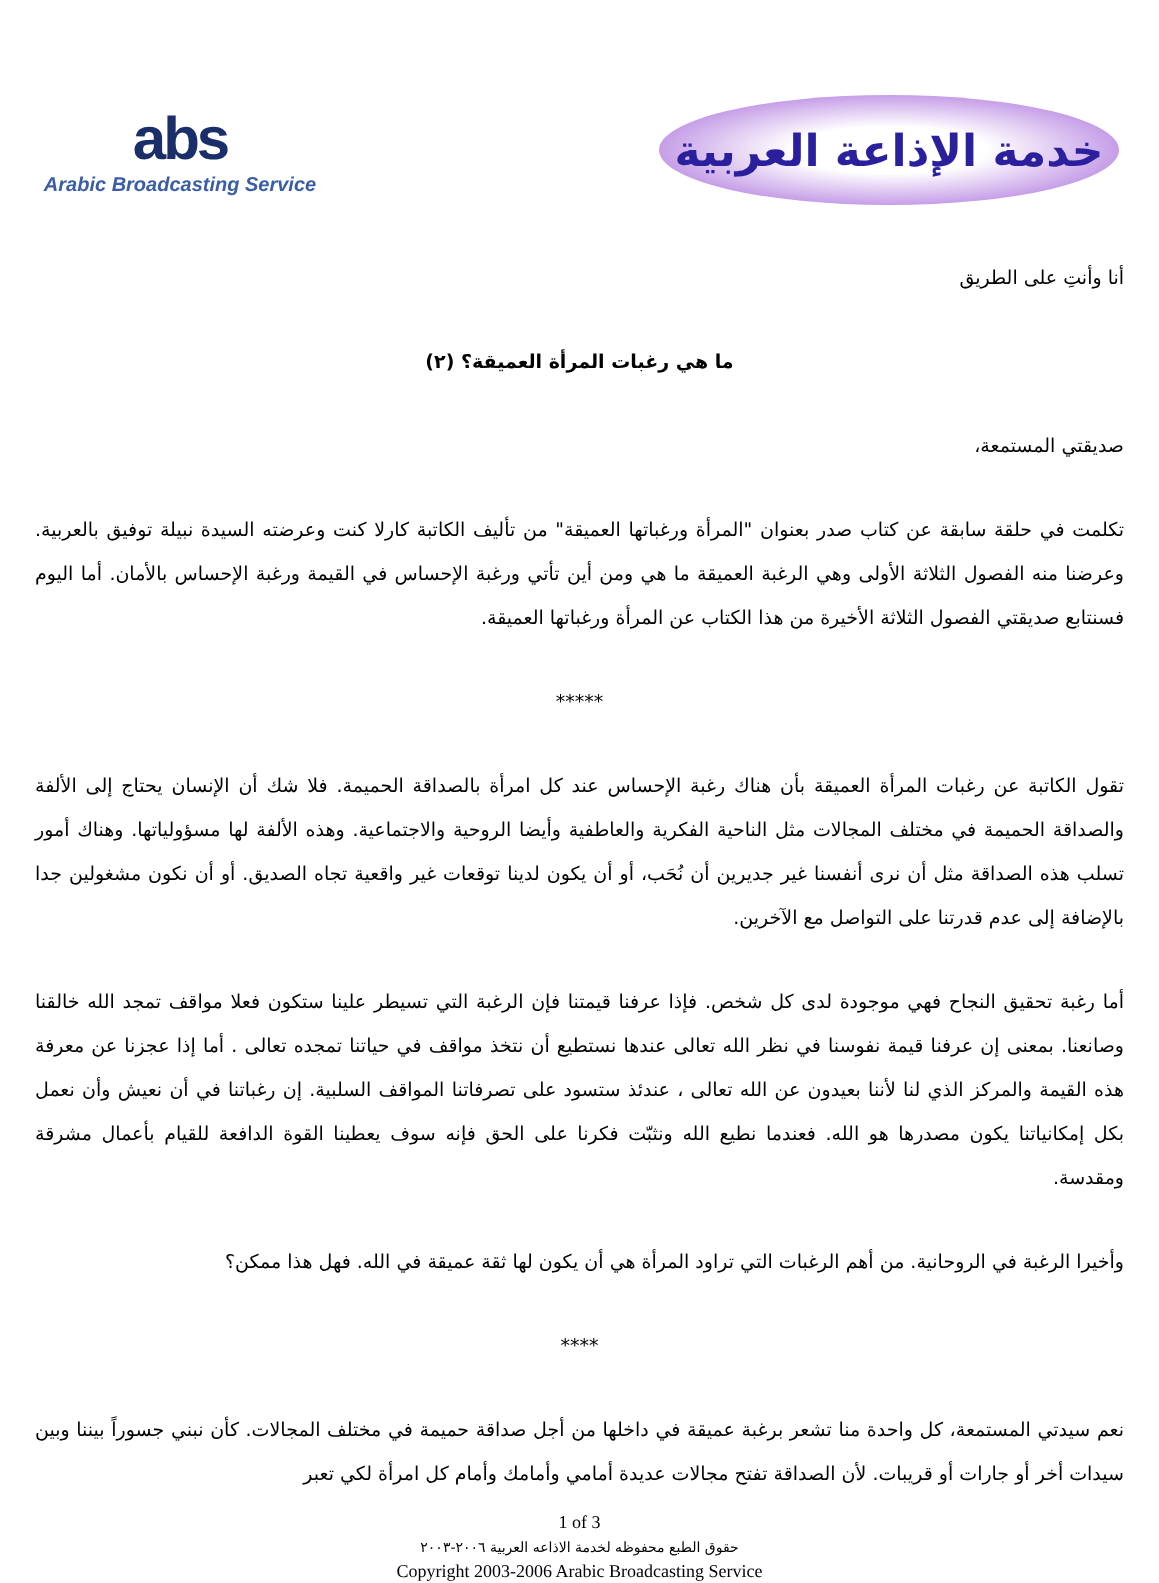abs
Arabic Broadcasting Service
خدمة الإذاعة العربية
أنا وأنتِ على الطريق
ما هي رغبات المرأة العميقة؟ (٢)
صديقتي المستمعة،
تكلمت في حلقة سابقة عن كتاب صدر بعنوان "المرأة ورغباتها العميقة" من تأليف الكاتبة كارلا كنت وعرضته السيدة نبيلة توفيق بالعربية. وعرضنا منه الفصول الثلاثة الأولى وهي الرغبة العميقة ما هي ومن أين تأتي ورغبة الإحساس في القيمة ورغبة الإحساس بالأمان. أما اليوم فسنتابع صديقتي الفصول الثلاثة الأخيرة من هذا الكتاب عن المرأة ورغباتها العميقة.
*****
تقول الكاتبة عن رغبات المرأة العميقة بأن هناك رغبة الإحساس عند كل امرأة بالصداقة الحميمة. فلا شك أن الإنسان يحتاج إلى الألفة والصداقة الحميمة في مختلف المجالات مثل الناحية الفكرية والعاطفية وأيضا الروحية والاجتماعية. وهذه الألفة لها مسؤولياتها. وهناك أمور تسلب هذه الصداقة مثل أن نرى أنفسنا غير جديرين أن نُحَب، أو أن يكون لدينا توقعات غير واقعية تجاه الصديق. أو أن نكون مشغولين جدا بالإضافة إلى عدم قدرتنا على التواصل مع الآخرين.
أما رغبة تحقيق النجاح فهي موجودة لدى كل شخص. فإذا عرفنا قيمتنا فإن الرغبة التي تسيطر علينا ستكون فعلا مواقف تمجد الله خالقنا وصانعنا. بمعنى إن عرفنا قيمة نفوسنا في نظر الله تعالى عندها نستطيع أن نتخذ مواقف في حياتنا تمجده تعالى . أما إذا عجزنا عن معرفة هذه القيمة والمركز الذي لنا لأننا بعيدون عن الله تعالى ، عندئذ ستسود على تصرفاتنا المواقف السلبية. إن رغباتنا في أن نعيش وأن نعمل بكل إمكانياتنا يكون مصدرها هو الله. فعندما نطيع الله ونثبّت فكرنا على الحق فإنه سوف يعطينا القوة الدافعة للقيام بأعمال مشرقة ومقدسة.
وأخيرا الرغبة في الروحانية. من أهم الرغبات التي تراود المرأة هي أن يكون لها ثقة عميقة في الله. فهل هذا ممكن؟
****
نعم سيدتي المستمعة، كل واحدة منا تشعر برغبة عميقة في داخلها من أجل صداقة حميمة في مختلف المجالات. كأن نبني جسوراً بيننا وبين سيدات أخر أو جارات أو قريبات. لأن الصداقة تفتح مجالات عديدة أمامي وأمامك وأمام كل امرأة لكي تعبر
1 of 3
حقوق الطبع محفوظه لخدمة الاذاعه العربية ٢٠٠٦-٢٠٠٣
Copyright 2003-2006 Arabic Broadcasting Service